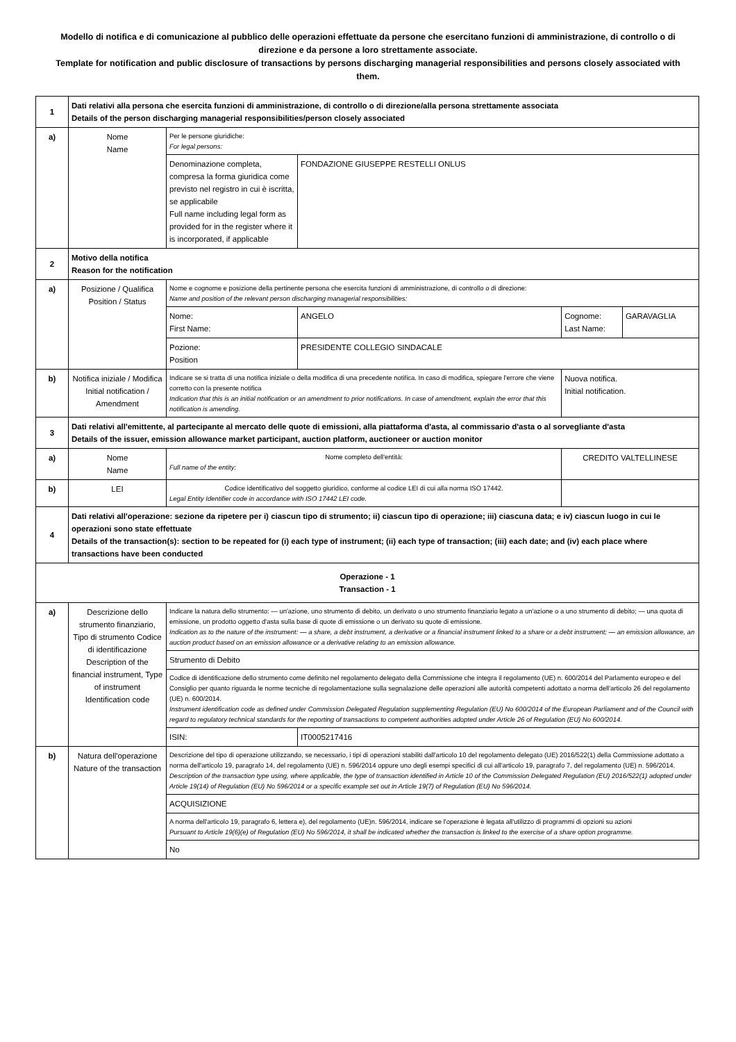Modello di notifica e di comunicazione al pubblico delle operazioni effettuate da persone che esercitano funzioni di amministrazione, di controllo o di direzione e da persone a loro strettamente associate.
Template for notification and public disclosure of transactions by persons discharging managerial responsibilities and persons closely associated with them.
| 1 | Dati relativi alla persona che esercita funzioni di amministrazione, di controllo o di direzione/alla persona strettamente associata Details of the person discharging managerial responsibilities/person closely associated | | | | |
| a) | Nome Name | Per le persone giuridiche: For legal persons: | | | |
| | | Denominazione completa, compresa la forma giuridica come previsto nel registro in cui è iscritta, se applicabile Full name including legal form as provided for in the register where it is incorporated, if applicable | FONDAZIONE GIUSEPPE RESTELLI ONLUS | | |
| 2 | Motivo della notifica Reason for the notification | | | | |
| a) | Posizione / Qualifica Position / Status | Nome e cognome e posizione della pertinente persona che esercita funzioni di amministrazione, di controllo o di direzione: Name and position of the relevant person discharging managerial responsibilities: | | | |
| | | Nome: First Name: | ANGELO | Cognome: Last Name: | GARAVAGLIA |
| | | Pozione: Position | PRESIDENTE COLLEGIO SINDACALE | | |
| b) | Notifica iniziale / Modifica Initial notification / Amendment | Indicare se si tratta di una notifica iniziale o della modifica di una precedente notifica. In caso di modifica, spiegare l'errore che viene corretto con la presente notifica Indication that this is an initial notification or an amendment to prior notifications. In case of amendment, explain the error that this notification is amending. | | Nuova notifica. Initial notification. | |
| 3 | Dati relativi all'emittente, al partecipante al mercato delle quote di emissioni, alla piattaforma d'asta, al commissario d'asta o al sorvegliante d'asta Details of the issuer, emission allowance market participant, auction platform, auctioneer or auction monitor | | | | |
| a) | Nome Name | Nome completo dell'entità: Full name of the entity: | | CREDITO VALTELLINESE | |
| b) | LEI | Codice identificativo del soggetto giuridico, conforme al codice LEI di cui alla norma ISO 17442. Legal Entity Identifier code in accordance with ISO 17442 LEI code. | | | |
| 4 | Dati relativi all'operazione: sezione da ripetere per i) ciascun tipo di strumento; ii) ciascun tipo di operazione; iii) ciascuna data; e iv) ciascun luogo in cui le operazioni sono state effettuate Details of the transaction(s): section to be repeated for (i) each type of instrument; (ii) each type of transaction; (iii) each date; and (iv) each place where transactions have been conducted | | | | |
| Operazione - 1 Transaction - 1 | | | | | |
| a) | Descrizione dello strumento finanziario, Tipo di strumento Codice di identificazione Description of the financial instrument, Type of instrument Identification code | Indicare la natura dello strumento: — un'azione, uno strumento di debito, un derivato o uno strumento finanziario legato a un'azione o a uno strumento di debito; — una quota di emissione, un prodotto oggetto d'asta sulla base di quote di emissione o un derivato su quote di emissione. Indication as to the nature of the instrument: — a share, a debt instrument, a derivative or a financial instrument linked to a share or a debt instrument; — an emission allowance, an auction product based on an emission allowance or a derivative relating to an emission allowance. | | | |
| | | Strumento di Debito | | | |
| | | Codice di identificazione dello strumento come definito nel regolamento delegato della Commissione che integra il regolamento (UE) n. 600/2014 del Parlamento europeo e del Consiglio per quanto riguarda le norme tecniche di regolamentazione sulla segnalazione delle operazioni alle autorità competenti adottato a norma dell'articolo 26 del regolamento (UE) n. 600/2014. Instrument identification code as defined under Commission Delegated Regulation supplementing Regulation (EU) No 600/2014 of the European Parliament and of the Council with regard to regulatory technical standards for the reporting of transactions to competent authorities adopted under Article 26 of Regulation (EU) No 600/2014. | | | |
| | | ISIN: | IT0005217416 | | |
| b) | Natura dell'operazione Nature of the transaction | Descrizione del tipo di operazione utilizzando, se necessario, i tipi di operazioni stabiliti dall'articolo 10 del regolamento delegato (UE) 2016/522(1) della Commissione adottato a norma dell'articolo 19, paragrafo 14, del regolamento (UE) n. 596/2014 oppure uno degli esempi specifici di cui all'articolo 19, paragrafo 7, del regolamento (UE) n. 596/2014. Description of the transaction type using, where applicable, the type of transaction identified in Article 10 of the Commission Delegated Regulation (EU) 2016/522(1) adopted under Article 19(14) of Regulation (EU) No 596/2014 or a specific example set out in Article 19(7) of Regulation (EU) No 596/2014. | | | |
| | | ACQUISIZIONE | | | |
| | | A norma dell'articolo 19, paragrafo 6, lettera e), del regolamento (UE)n. 596/2014, indicare se l'operazione è legata all'utilizzo di programmi di opzioni su azioni Pursuant to Article 19(6)(e) of Regulation (EU) No 596/2014, it shall be indicated whether the transaction is linked to the exercise of a share option programme. | | | |
| | | No | | | |